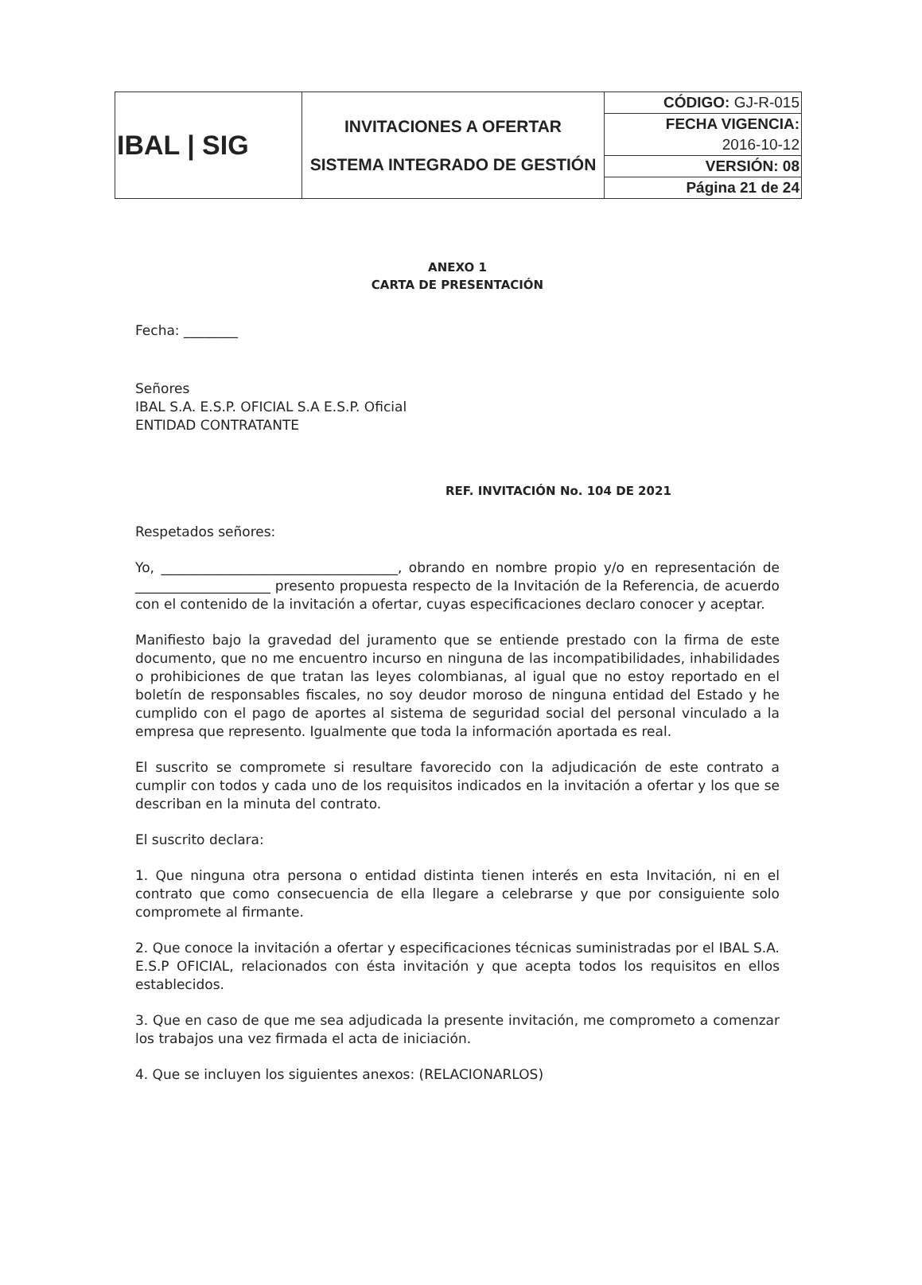| IBAL / SIG | INVITACIONES A OFERTAR SISTEMA INTEGRADO DE GESTIÓN | CÓDIGO: GJ-R-015 |
| | | FECHA VIGENCIA: |
| | | 2016-10-12 |
| | | VERSIÓN: 08 |
| | | Página 21 de 24 |
ANEXO 1
CARTA DE PRESENTACIÓN
Fecha: ________
Señores
IBAL S.A. E.S.P. OFICIAL S.A E.S.P. Oficial
ENTIDAD CONTRATANTE
REF. INVITACIÓN No. 104 DE 2021
Respetados señores:
Yo, ___________________________________, obrando en nombre propio y/o en representación de ____________________ presento propuesta respecto de la Invitación de la Referencia, de acuerdo con el contenido de la invitación a ofertar, cuyas especificaciones declaro conocer y aceptar.
Manifiesto bajo la gravedad del juramento que se entiende prestado con la firma de este documento, que no me encuentro incurso en ninguna de las incompatibilidades, inhabilidades o prohibiciones de que tratan las leyes colombianas, al igual que no estoy reportado en el boletín de responsables fiscales, no soy deudor moroso de ninguna entidad del Estado y he cumplido con el pago de aportes al sistema de seguridad social del personal vinculado a la empresa que represento. Igualmente que toda la información aportada es real.
El suscrito se compromete si resultare favorecido con la adjudicación de este contrato a cumplir con todos y cada uno de los requisitos indicados en la invitación a ofertar y los que se describan en la minuta del contrato.
El suscrito declara:
1. Que ninguna otra persona o entidad distinta tienen interés en esta Invitación, ni en el contrato que como consecuencia de ella llegare a celebrarse y que por consiguiente solo compromete al firmante.
2. Que conoce la invitación a ofertar y especificaciones técnicas suministradas por el IBAL S.A. E.S.P OFICIAL, relacionados con ésta invitación y que acepta todos los requisitos en ellos establecidos.
3. Que en caso de que me sea adjudicada la presente invitación, me comprometo a comenzar los trabajos una vez firmada el acta de iniciación.
4. Que se incluyen los siguientes anexos: (RELACIONARLOS)